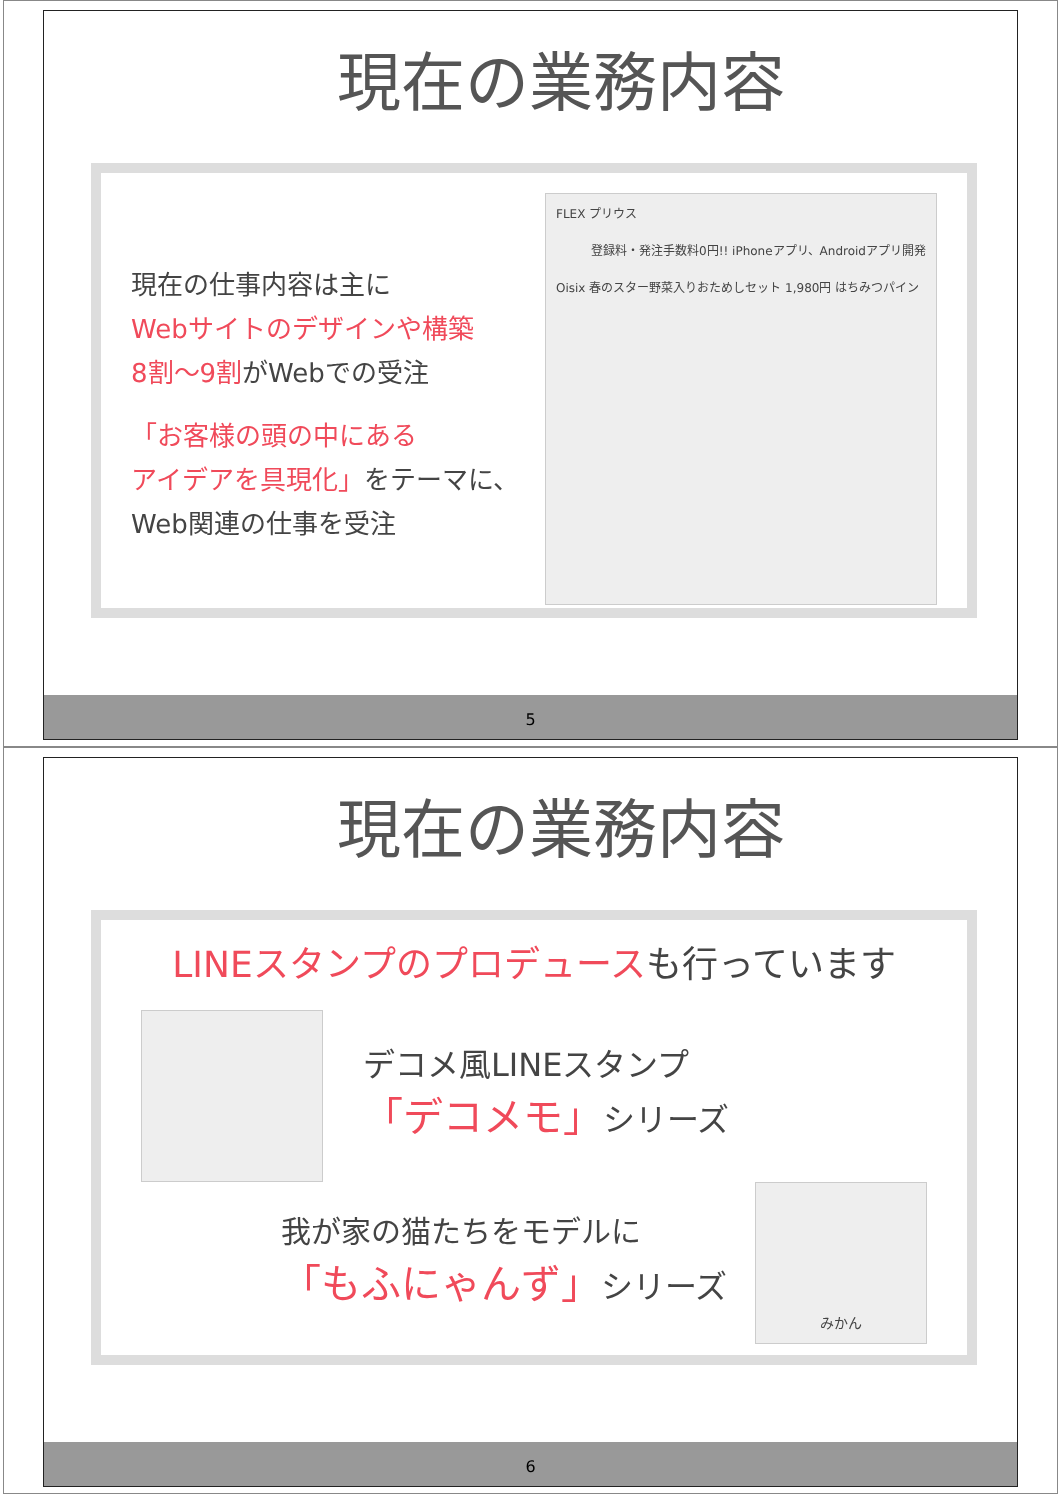現在の業務内容
現在の仕事内容は主に
Webサイトのデザインや構築
8割～9割がWebでの受注
「お客様の頭の中にある
アイデアを具現化」をテーマに、
Web関連の仕事を受注
FLEX プリウス
登録料・発注手数料0円!! iPhoneアプリ、Androidアプリ開発
Oisix 春のスター野菜入りおためしセット 1,980円 はちみつパイン
5
現在の業務内容
LINEスタンプのプロデュースも行っています
デコメ風LINEスタンプ
「デコメモ」シリーズ
我が家の猫たちをモデルに
「もふにゃんず」シリーズ
みかん
6